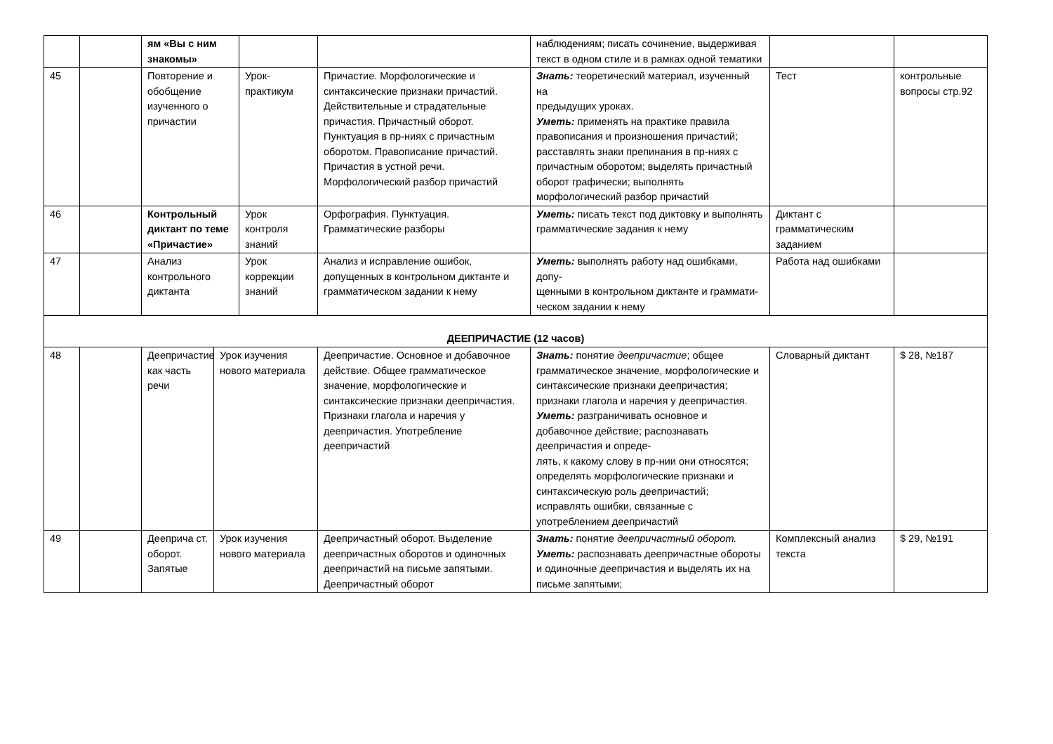| | | ям «Вы с ним знакомы» | | | | наблюдениям; писать сочинение, выдерживая текст в одном стиле и в рамках одной тематики | | |
| 45 | | Повторение и обобщение изученного о причастии | | Урок-практикум | Причастие. Морфологические и синтаксические признаки причастий. Действительные и страдательные причастия. Причастный оборот. Пунктуация в пр-ниях с причастным оборотом. Правописание причастий. Причастия в устной речи. Морфологический разбор причастий | Знать: теоретический материал, изученный на предыдущих уроках. Уметь: применять на практике правила правописания и произношения причастий; расставлять знаки препинания в пр-ниях с причастным оборотом; выделять причастный оборот графически; выполнять морфологический разбор причастий | Тест | контрольные вопросы стр.92 |
| 46 | | Контрольный диктант по теме «Причастие» | | Урок контроля знаний | Орфография. Пунктуация. Грамматические разборы | Уметь: писать текст под диктовку и выполнять грамматические задания к нему | Диктант с грамматическим заданием | |
| 47 | | Анализ контрольного диктанта | | Урок коррекции знаний | Анализ и исправление ошибок, допущенных в контрольном диктанте и грамматическом задании к нему | Уметь: выполнять работу над ошибками, допу- щенными в контрольном диктанте и граммати- ческом задании к нему | Работа над ошибками | |
| ДЕЕПРИЧАСТИЕ (12 часов) | | | | | | | | |
| 48 | | Деепричастие как часть речи | Урок изучения нового материала | | Деепричастие. Основное и добавочное действие. Общее грамматическое значение, морфологические и синтаксические признаки деепричастия. Признаки глагола и наречия у деепричастия. Употребление деепричастий | Знать: понятие деепричастие ; общее грамматическое значение, морфологические и синтаксические признаки деепричастия; признаки глагола и наречия у деепричастия. Уметь: разграничивать основное и добавочное действие; распознавать деепричастия и опреде- лять, к какому слову в пр-нии они относятся; определять морфологические признаки и синтаксическую роль деепричастий; исправлять ошибки, связанные с употреблением деепричастий | Словарный диктант | $ 28, №187 |
| 49 | | Дееприча ст. оборот. Запятые | Урок изучения нового материала | | Деепричастный оборот. Выделение деепричастных оборотов и одиночных деепричастий на письме запятыми. Деепричастный оборот | Знать: понятие деепричастный оборот. Уметь: распознавать деепричастные обороты и одиночные деепричастия и выделять их на письме запятыми; | Комплексный анализ текста | $ 29, №191 |